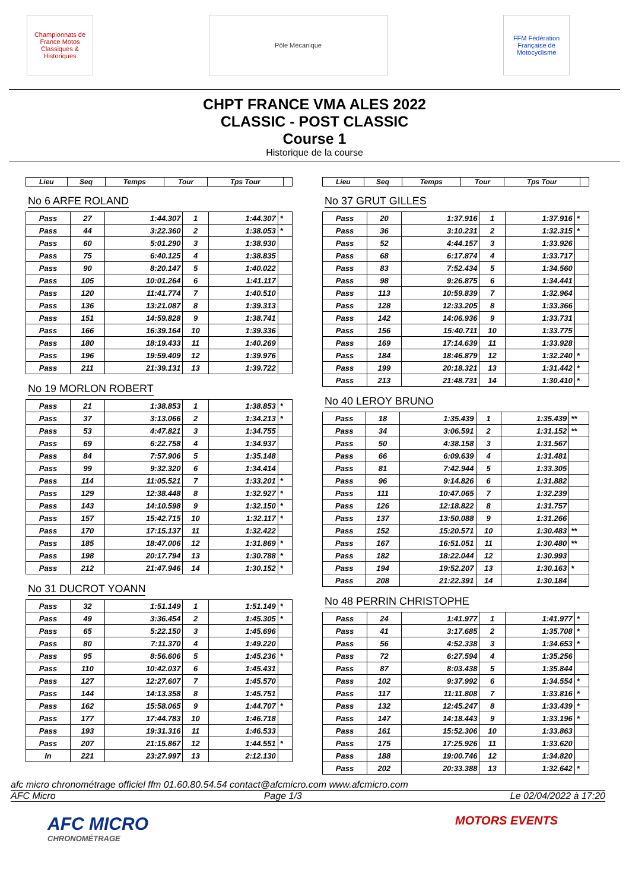Championnats de France Motos Classiques & Historiques
Pôle Mécanique FFM Fédération Française de Motocyclisme
CHPT FRANCE VMA ALES 2022
CLASSIC - POST CLASSIC
Course 1
Historique de la course
| Lieu | Seq | Temps | Tour | Tps Tour | |
| --- | --- | --- | --- | --- | --- |
No 6 ARFE ROLAND
| Pass | 27 | 1:44.307 | 1 | 1:44.307 | * |
| Pass | 44 | 3:22.360 | 2 | 1:38.053 | * |
| Pass | 60 | 5:01.290 | 3 | 1:38.930 | |
| Pass | 75 | 6:40.125 | 4 | 1:38.835 | |
| Pass | 90 | 8:20.147 | 5 | 1:40.022 | |
| Pass | 105 | 10:01.264 | 6 | 1:41.117 | |
| Pass | 120 | 11:41.774 | 7 | 1:40.510 | |
| Pass | 136 | 13:21.087 | 8 | 1:39.313 | |
| Pass | 151 | 14:59.828 | 9 | 1:38.741 | |
| Pass | 166 | 16:39.164 | 10 | 1:39.336 | |
| Pass | 180 | 18:19.433 | 11 | 1:40.269 | |
| Pass | 196 | 19:59.409 | 12 | 1:39.976 | |
| Pass | 211 | 21:39.131 | 13 | 1:39.722 | |
No 19 MORLON ROBERT
| Pass | 21 | 1:38.853 | 1 | 1:38.853 | * |
| Pass | 37 | 3:13.066 | 2 | 1:34.213 | * |
| Pass | 53 | 4:47.821 | 3 | 1:34.755 | |
| Pass | 69 | 6:22.758 | 4 | 1:34.937 | |
| Pass | 84 | 7:57.906 | 5 | 1:35.148 | |
| Pass | 99 | 9:32.320 | 6 | 1:34.414 | |
| Pass | 114 | 11:05.521 | 7 | 1:33.201 | * |
| Pass | 129 | 12:38.448 | 8 | 1:32.927 | * |
| Pass | 143 | 14:10.598 | 9 | 1:32.150 | * |
| Pass | 157 | 15:42.715 | 10 | 1:32.117 | * |
| Pass | 170 | 17:15.137 | 11 | 1:32.422 | |
| Pass | 185 | 18:47.006 | 12 | 1:31.869 | * |
| Pass | 198 | 20:17.794 | 13 | 1:30.788 | * |
| Pass | 212 | 21:47.946 | 14 | 1:30.152 | * |
No 31 DUCROT YOANN
| Pass | 32 | 1:51.149 | 1 | 1:51.149 | * |
| Pass | 49 | 3:36.454 | 2 | 1:45.305 | * |
| Pass | 65 | 5:22.150 | 3 | 1:45.696 | |
| Pass | 80 | 7:11.370 | 4 | 1:49.220 | |
| Pass | 95 | 8:56.606 | 5 | 1:45.236 | * |
| Pass | 110 | 10:42.037 | 6 | 1:45.431 | |
| Pass | 127 | 12:27.607 | 7 | 1:45.570 | |
| Pass | 144 | 14:13.358 | 8 | 1:45.751 | |
| Pass | 162 | 15:58.065 | 9 | 1:44.707 | * |
| Pass | 177 | 17:44.783 | 10 | 1:46.718 | |
| Pass | 193 | 19:31.316 | 11 | 1:46.533 | |
| Pass | 207 | 21:15.867 | 12 | 1:44.551 | * |
| In | 221 | 23:27.997 | 13 | 2:12.130 | |
| Lieu | Seq | Temps | Tour | Tps Tour | |
| --- | --- | --- | --- | --- | --- |
No 37 GRUT GILLES
| Pass | 20 | 1:37.916 | 1 | 1:37.916 | * |
| Pass | 36 | 3:10.231 | 2 | 1:32.315 | * |
| Pass | 52 | 4:44.157 | 3 | 1:33.926 | |
| Pass | 68 | 6:17.874 | 4 | 1:33.717 | |
| Pass | 83 | 7:52.434 | 5 | 1:34.560 | |
| Pass | 98 | 9:26.875 | 6 | 1:34.441 | |
| Pass | 113 | 10:59.839 | 7 | 1:32.964 | |
| Pass | 128 | 12:33.205 | 8 | 1:33.366 | |
| Pass | 142 | 14:06.936 | 9 | 1:33.731 | |
| Pass | 156 | 15:40.711 | 10 | 1:33.775 | |
| Pass | 169 | 17:14.639 | 11 | 1:33.928 | |
| Pass | 184 | 18:46.879 | 12 | 1:32.240 | * |
| Pass | 199 | 20:18.321 | 13 | 1:31.442 | * |
| Pass | 213 | 21:48.731 | 14 | 1:30.410 | * |
No 40 LEROY BRUNO
| Pass | 18 | 1:35.439 | 1 | 1:35.439 | ** |
| Pass | 34 | 3:06.591 | 2 | 1:31.152 | ** |
| Pass | 50 | 4:38.158 | 3 | 1:31.567 | |
| Pass | 66 | 6:09.639 | 4 | 1:31.481 | |
| Pass | 81 | 7:42.944 | 5 | 1:33.305 | |
| Pass | 96 | 9:14.826 | 6 | 1:31.882 | |
| Pass | 111 | 10:47.065 | 7 | 1:32.239 | |
| Pass | 126 | 12:18.822 | 8 | 1:31.757 | |
| Pass | 137 | 13:50.088 | 9 | 1:31.266 | |
| Pass | 152 | 15:20.571 | 10 | 1:30.483 | ** |
| Pass | 167 | 16:51.051 | 11 | 1:30.480 | ** |
| Pass | 182 | 18:22.044 | 12 | 1:30.993 | |
| Pass | 194 | 19:52.207 | 13 | 1:30.163 | * |
| Pass | 208 | 21:22.391 | 14 | 1:30.184 | |
No 48 PERRIN CHRISTOPHE
| Pass | 24 | 1:41.977 | 1 | 1:41.977 | * |
| Pass | 41 | 3:17.685 | 2 | 1:35.708 | * |
| Pass | 56 | 4:52.338 | 3 | 1:34.653 | * |
| Pass | 72 | 6:27.594 | 4 | 1:35.256 | |
| Pass | 87 | 8:03.438 | 5 | 1:35.844 | |
| Pass | 102 | 9:37.992 | 6 | 1:34.554 | * |
| Pass | 117 | 11:11.808 | 7 | 1:33.816 | * |
| Pass | 132 | 12:45.247 | 8 | 1:33.439 | * |
| Pass | 147 | 14:18.443 | 9 | 1:33.196 | * |
| Pass | 161 | 15:52.306 | 10 | 1:33.863 | |
| Pass | 175 | 17:25.926 | 11 | 1:33.620 | |
| Pass | 188 | 19:00.746 | 12 | 1:34.820 | |
| Pass | 202 | 20:33.388 | 13 | 1:32.642 | * |
afc micro chronométrage officiel ffm 01.60.80.54.54 contact@afcmicro.com www.afcmicro.com
AFC Micro Page 1/3 Le 02/04/2022 à 17:20
AFC MICRO
CHRONOMÉTRAGE
MOTORS EVENTS